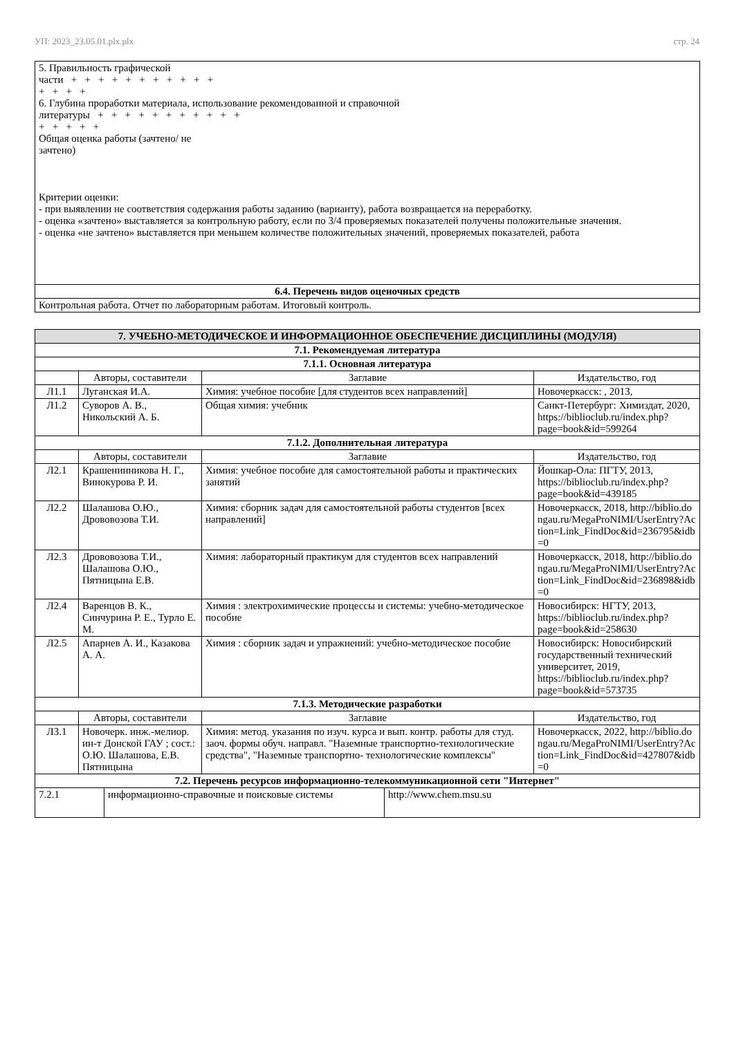УП: 2023_23.05.01.plx.plx стр. 24
| 5. Правильность графической части + + + + + + + + + + + + + + + 6. Глубина проработки материала, использование рекомендованной и справочной литературы + + + + + + + + + + + + + + + + Общая оценка работы (зачтено/ не зачтено) Критерии оценки: - при выявлении не соответствия содержания работы заданию (варианту), работа возвращается на переработку. - оценка «зачтено» выставляется за контрольную работу, если по 3/4 проверяемых показателей получены положительные значения. - оценка «не зачтено» выставляется при меньшем количестве положительных значений, проверяемых показателей, работа |
| 6.4. Перечень видов оценочных средств |
| Контрольная работа. Отчет по лабораторным работам. Итоговый контроль. |
| 7. УЧЕБНО-МЕТОДИЧЕСКОЕ И ИНФОРМАЦИОННОЕ ОБЕСПЕЧЕНИЕ ДИСЦИПЛИНЫ (МОДУЛЯ) | | | |
| 7.1. Рекомендуемая литература | | | |
| 7.1.1. Основная литература | | | |
| | Авторы, составители | Заглавие | Издательство, год |
| Л1.1 | Луганская И.А. | Химия: учебное пособие [для студентов всех направлений] | Новочеркасск: , 2013, |
| Л1.2 | Суворов А. В., Никольский А. Б. | Общая химия: учебник | Санкт-Петербург: Химиздат, 2020, https://biblioclub.ru/index.php?page=book&id=599264 |
| 7.1.2. Дополнительная литература | | | |
| | Авторы, составители | Заглавие | Издательство, год |
| Л2.1 | Крашенинникова Н. Г., Винокурова Р. И. | Химия: учебное пособие для самостоятельной работы и практических занятий | Йошкар-Ола: ПГТУ, 2013, https://biblioclub.ru/index.php?page=book&id=439185 |
| Л2.2 | Шалашова О.Ю., Дрововозова Т.И. | Химия: сборник задач для самостоятельной работы студентов [всех направлений] | Новочеркасск, 2018, http://biblio.dongau.ru/MegaProNIMI/UserEntry?Action=Link_FindDoc&id=236795&idb=0 |
| Л2.3 | Дрововозова Т.И., Шалашова О.Ю., Пятницына Е.В. | Химия: лабораторный практикум для студентов всех направлений | Новочеркасск, 2018, http://biblio.dongau.ru/MegaProNIMI/UserEntry?Action=Link_FindDoc&id=236898&idb=0 |
| Л2.4 | Варенцов В. К., Синчурина Р. Е., Турло Е. М. | Химия : электрохимические процессы и системы: учебно-методическое пособие | Новосибирск: НГТУ, 2013, https://biblioclub.ru/index.php?page=book&id=258630 |
| Л2.5 | Апарнев А. И., Казакова А. А. | Химия : сборник задач и упражнений: учебно-методическое пособие | Новосибирск: Новосибирский государственный технический университет, 2019, https://biblioclub.ru/index.php?page=book&id=573735 |
| 7.1.3. Методические разработки | | | |
| | Авторы, составители | Заглавие | Издательство, год |
| Л3.1 | Новочерк. инж.-мелиор. ин-т Донской ГАУ ; сост.: О.Ю. Шалашова, Е.В. Пятницына | Химия: метод. указания по изуч. курса и вып. контр. работы для студ. заоч. формы обуч. направл. "Наземные транспортно-технологические средства", "Наземные транспортно- технологические комплексы" | Новочеркасск, 2022, http://biblio.dongau.ru/MegaProNIMI/UserEntry?Action=Link_FindDoc&id=427807&idb=0 |
| 7.2. Перечень ресурсов информационно-телекоммуникационной сети "Интернет" | | | |
| 7.2.1 | информационно-справочные и поисковые системы | http://www.chem.msu.su |